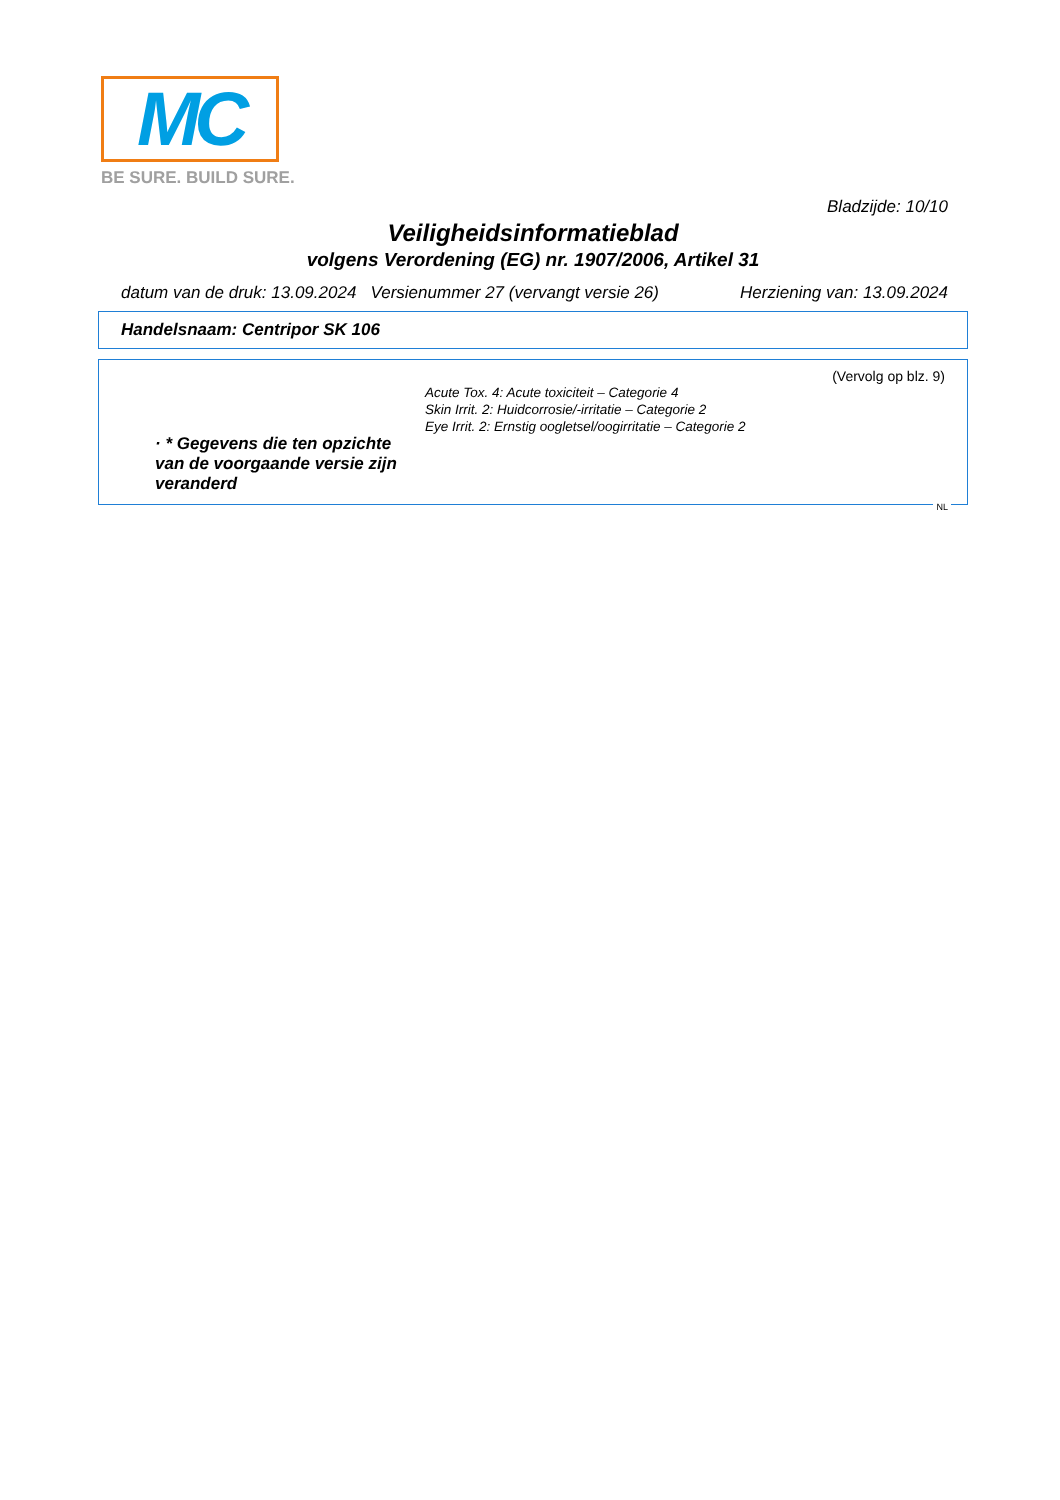MC
BE SURE. BUILD SURE.
Bladzijde: 10/10
Veiligheidsinformatieblad
volgens Verordening (EG) nr. 1907/2006, Artikel 31
datum van de druk: 13.09.2024 Versienummer 27 (vervangt versie 26) Herziening van: 13.09.2024
Handelsnaam: Centripor SK 106
(Vervolg op blz. 9)
· * Gegevens die ten opzichte van de voorgaande versie zijn veranderd
Acute Tox. 4: Acute toxiciteit – Categorie 4
Skin Irrit. 2: Huidcorrosie/-irritatie – Categorie 2
Eye Irrit. 2: Ernstig oogletsel/oogirritatie – Categorie 2
NL